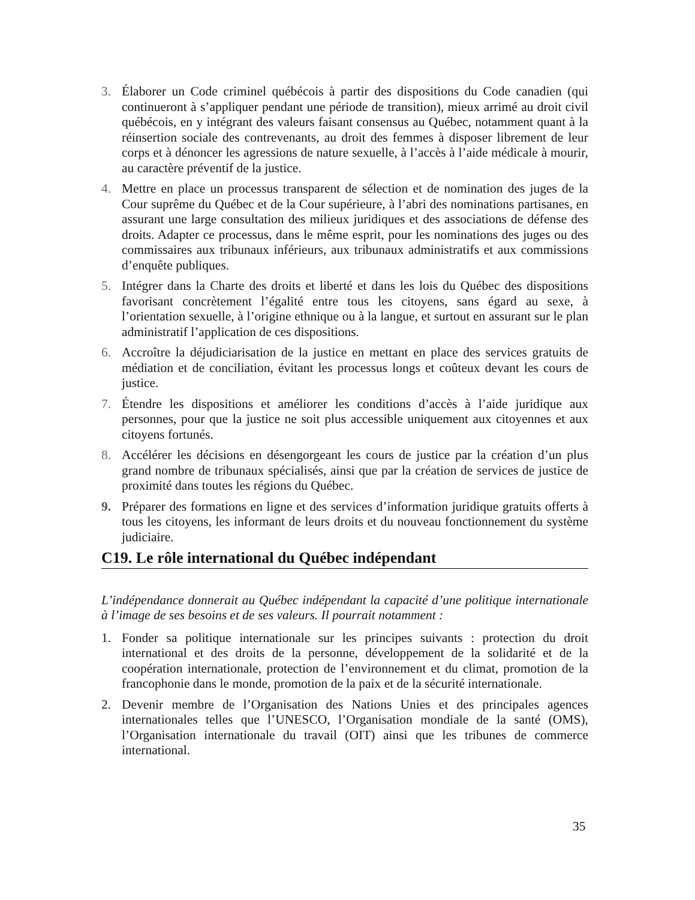3. Élaborer un Code criminel québécois à partir des dispositions du Code canadien (qui continueront à s’appliquer pendant une période de transition), mieux arrimé au droit civil québécois, en y intégrant des valeurs faisant consensus au Québec, notamment quant à la réinsertion sociale des contrevenants, au droit des femmes à disposer librement de leur corps et à dénoncer les agressions de nature sexuelle, à l’accès à l’aide médicale à mourir, au caractère préventif de la justice.
4. Mettre en place un processus transparent de sélection et de nomination des juges de la Cour suprême du Québec et de la Cour supérieure, à l’abri des nominations partisanes, en assurant une large consultation des milieux juridiques et des associations de défense des droits. Adapter ce processus, dans le même esprit, pour les nominations des juges ou des commissaires aux tribunaux inférieurs, aux tribunaux administratifs et aux commissions d’enquête publiques.
5. Intégrer dans la Charte des droits et liberté et dans les lois du Québec des dispositions favorisant concrètement l’égalité entre tous les citoyens, sans égard au sexe, à l’orientation sexuelle, à l’origine ethnique ou à la langue, et surtout en assurant sur le plan administratif l’application de ces dispositions.
6. Accroître la déjudiciarisation de la justice en mettant en place des services gratuits de médiation et de conciliation, évitant les processus longs et coûteux devant les cours de justice.
7. Étendre les dispositions et améliorer les conditions d’accès à l’aide juridique aux personnes, pour que la justice ne soit plus accessible uniquement aux citoyennes et aux citoyens fortunés.
8. Accélérer les décisions en désengorgeant les cours de justice par la création d’un plus grand nombre de tribunaux spécialisés, ainsi que par la création de services de justice de proximité dans toutes les régions du Québec.
9. Préparer des formations en ligne et des services d’information juridique gratuits offerts à tous les citoyens, les informant de leurs droits et du nouveau fonctionnement du système judiciaire.
C19. Le rôle international du Québec indépendant
L’indépendance donnerait au Québec indépendant la capacité d’une politique internationale à l’image de ses besoins et de ses valeurs. Il pourrait notamment :
1. Fonder sa politique internationale sur les principes suivants : protection du droit international et des droits de la personne, développement de la solidarité et de la coopération internationale, protection de l’environnement et du climat, promotion de la francophonie dans le monde, promotion de la paix et de la sécurité internationale.
2. Devenir membre de l’Organisation des Nations Unies et des principales agences internationales telles que l’UNESCO, l’Organisation mondiale de la santé (OMS), l’Organisation internationale du travail (OIT) ainsi que les tribunes de commerce international.
35